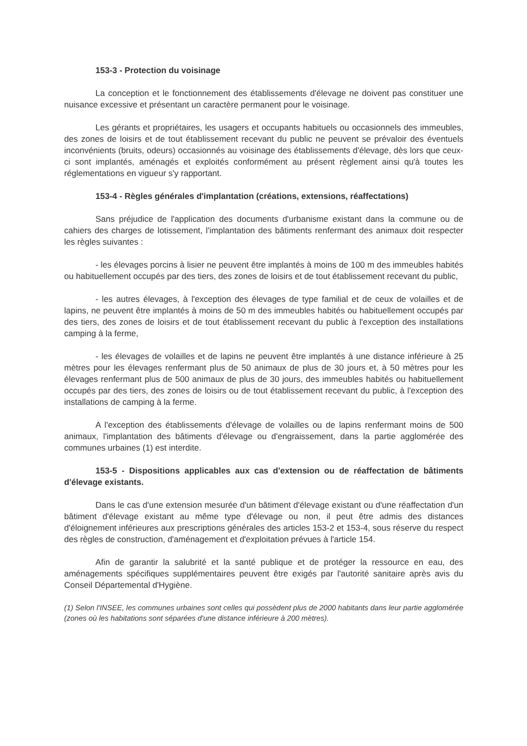153-3 - Protection du voisinage
La conception et le fonctionnement des établissements d'élevage ne doivent pas constituer une nuisance excessive et présentant un caractère permanent pour le voisinage.
Les gérants et propriétaires, les usagers et occupants habituels ou occasionnels des immeubles, des zones de loisirs et de tout établissement recevant du public ne peuvent se prévaloir des éventuels inconvénients (bruits, odeurs) occasionnés au voisinage des établissements d'élevage, dès lors que ceux-ci sont implantés, aménagés et exploités conformément au présent règlement ainsi qu'à toutes les réglementations en vigueur s'y rapportant.
153-4 - Règles générales d'implantation (créations, extensions, réaffectations)
Sans préjudice de l'application des documents d'urbanisme existant dans la commune ou de cahiers des charges de lotissement, l'implantation des bâtiments renfermant des animaux doit respecter les règles suivantes :
- les élevages porcins à lisier ne peuvent être implantés à moins de 100 m des immeubles habités ou habituellement occupés par des tiers, des zones de loisirs et de tout établissement recevant du public,
- les autres élevages, à l'exception des élevages de type familial et de ceux de volailles et de lapins, ne peuvent être implantés à moins de 50 m des immeubles habités ou habituellement occupés par des tiers, des zones de loisirs et de tout établissement recevant du public à l'exception des installations camping à la ferme,
- les élevages de volailles et de lapins ne peuvent être implantés à une distance inférieure à 25 mètres pour les élevages renfermant plus de 50 animaux de plus de 30 jours et, à 50 mètres pour les élevages renfermant plus de 500 animaux de plus de 30 jours, des immeubles habités ou habituellement occupés par des tiers, des zones de loisirs ou de tout établissement recevant du public, à l'exception des installations de camping à la ferme.
A l'exception des établissements d'élevage de volailles ou de lapins renfermant moins de 500 animaux, l'implantation des bâtiments d'élevage ou d'engraissement, dans la partie agglomérée des communes urbaines (1) est interdite.
153-5 - Dispositions applicables aux cas d'extension ou de réaffectation de bâtiments d'élevage existants.
Dans le cas d'une extension mesurée d'un bâtiment d'élevage existant ou d'une réaffectation d'un bâtiment d'élevage existant au même type d'élevage ou non, il peut être admis des distances d'éloignement inférieures aux prescriptions générales des articles 153-2 et 153-4, sous réserve du respect des règles de construction, d'aménagement et d'exploitation prévues à l'article 154.
Afin de garantir la salubrité et la santé publique et de protéger la ressource en eau, des aménagements spécifiques supplémentaires peuvent être exigés par l'autorité sanitaire après avis du Conseil Départemental d'Hygiène.
(1) Selon l'INSEE, les communes urbaines sont celles qui possèdent plus de 2000 habitants dans leur partie agglomérée (zones où les habitations sont séparées d'une distance inférieure à 200 mètres).